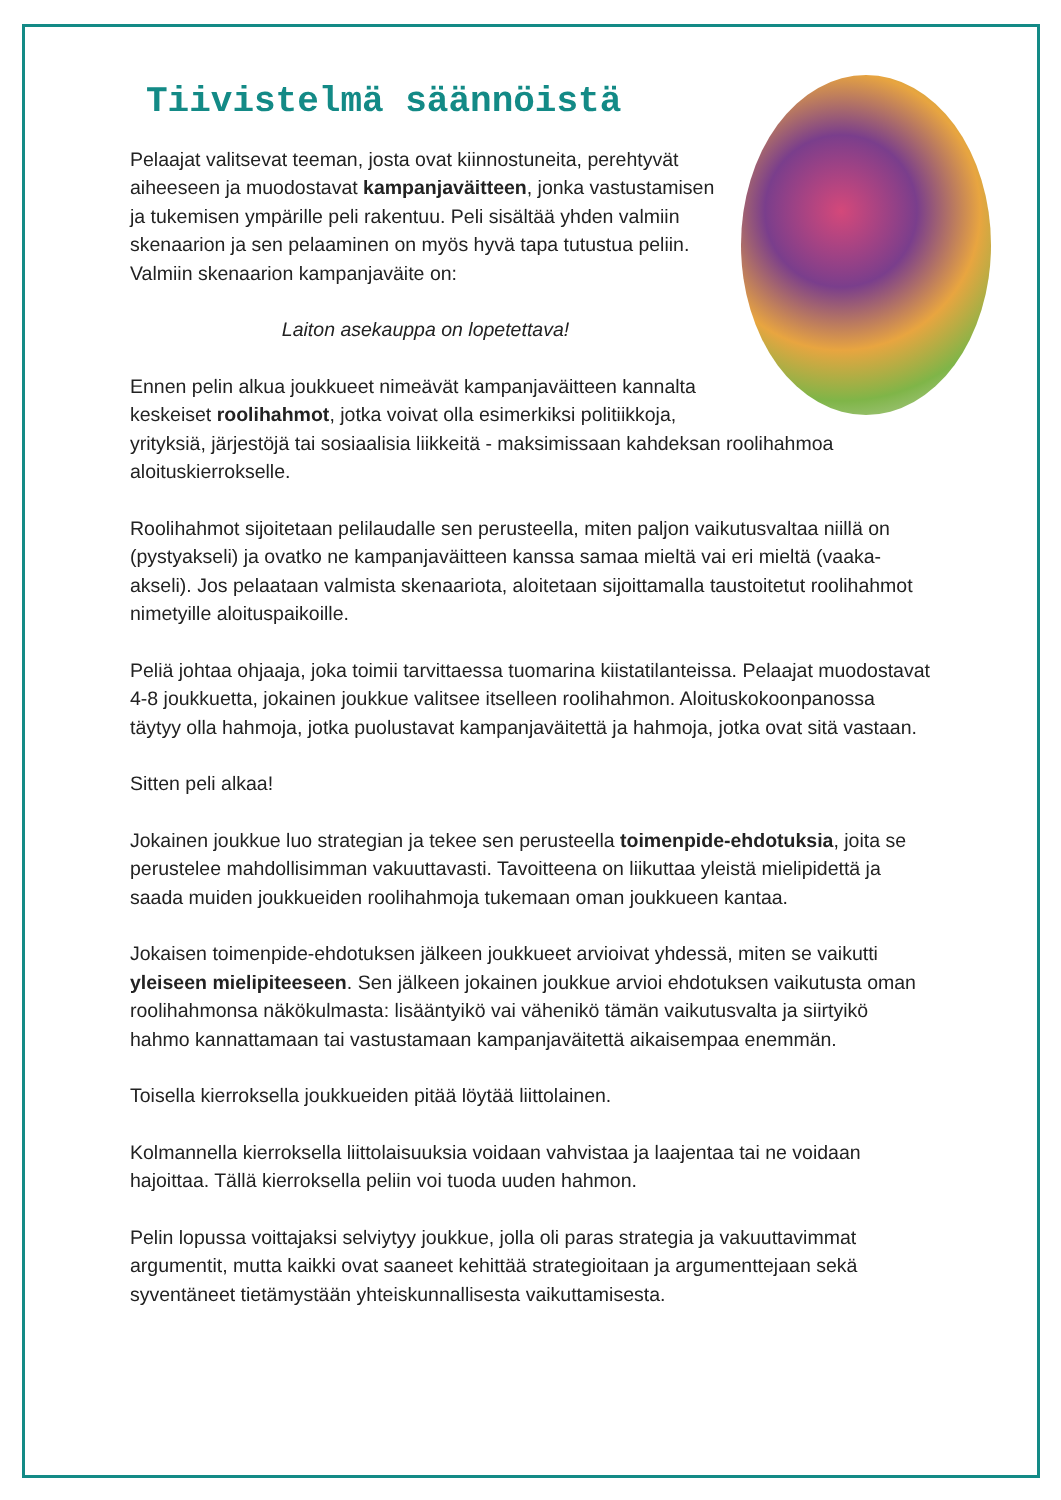Tiivistelmä säännöistä
Pelaajat valitsevat teeman, josta ovat kiinnostuneita, perehtyvät aiheeseen ja muodostavat kampanjaväitteen, jonka vastustamisen ja tukemisen ympärille peli rakentuu. Peli sisältää yhden valmiin skenaarion ja sen pelaaminen on myös hyvä tapa tutustua peliin. Valmiin skenaarion kampanjaväite on:
Laiton asekauppa on lopetettava!
Ennen pelin alkua joukkueet nimeävät kampanjaväitteen kannalta keskeiset roolihahmot, jotka voivat olla esimerkiksi politiikkoja, yrityksiä, järjestöjä tai sosiaalisia liikkeitä - maksimissaan kahdeksan roolihahmoa aloituskierrokselle.
Roolihahmot sijoitetaan pelilaudalle sen perusteella, miten paljon vaikutusvaltaa niillä on (pystyakseli) ja ovatko ne kampanjaväitteen kanssa samaa mieltä vai eri mieltä (vaaka-akseli). Jos pelaataan valmista skenaariota, aloitetaan sijoittamalla taustoitetut roolihahmot nimetyille aloituspaikoille.
Peliä johtaa ohjaaja, joka toimii tarvittaessa tuomarina kiistatilanteissa. Pelaajat muodostavat 4-8 joukkuetta, jokainen joukkue valitsee itselleen roolihahmon. Aloituskokoonpanossa täytyy olla hahmoja, jotka puolustavat kampanjaväitettä ja hahmoja, jotka ovat sitä vastaan.
Sitten peli alkaa!
Jokainen joukkue luo strategian ja tekee sen perusteella toimenpide-ehdotuksia, joita se perustelee mahdollisimman vakuuttavasti. Tavoitteena on liikuttaa yleistä mielipidettä ja saada muiden joukkueiden roolihahmoja tukemaan oman joukkueen kantaa.
Jokaisen toimenpide-ehdotuksen jälkeen joukkueet arvioivat yhdessä, miten se vaikutti yleiseen mielipiteeseen. Sen jälkeen jokainen joukkue arvioi ehdotuksen vaikutusta oman roolihahmonsa näkökulmasta: lisääntyikö vai vähenikö tämän vaikutusvalta ja siirtyikö hahmo kannattamaan tai vastustamaan kampanjaväitettä aikaisempaa enemmän.
Toisella kierroksella joukkueiden pitää löytää liittolainen.
Kolmannella kierroksella liittolaisuuksia voidaan vahvistaa ja laajentaa tai ne voidaan hajoittaa. Tällä kierroksella peliin voi tuoda uuden hahmon.
Pelin lopussa voittajaksi selviytyy joukkue, jolla oli paras strategia ja vakuuttavimmat argumentit, mutta kaikki ovat saaneet kehittää strategioitaan ja argumenttejaan sekä syventäneet tietämystään yhteiskunnallisesta vaikuttamisesta.